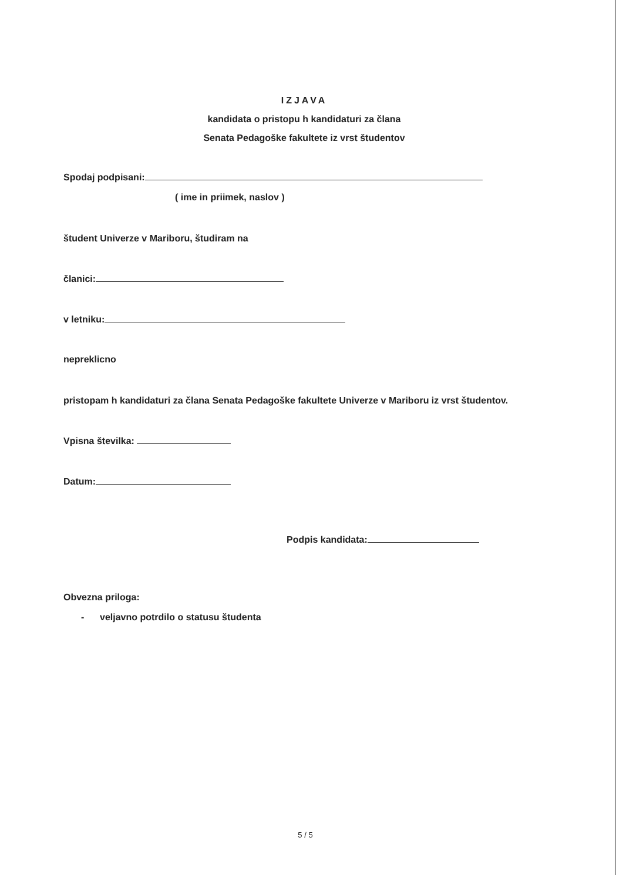IZJAVA
kandidata o pristopu h kandidaturi za člana
Senata Pedagoške fakultete iz vrst študentov
Spodaj podpisani:
( ime in priimek, naslov )
študent Univerze v Mariboru, študiram na
članici:
v letniku:
nepreklicno
pristopam h kandidaturi za člana Senata Pedagoške fakultete Univerze v Mariboru iz vrst študentov.
Vpisna številka:
Datum:
Podpis kandidata:
Obvezna priloga:
- veljavno potrdilo o statusu študenta
5 / 5